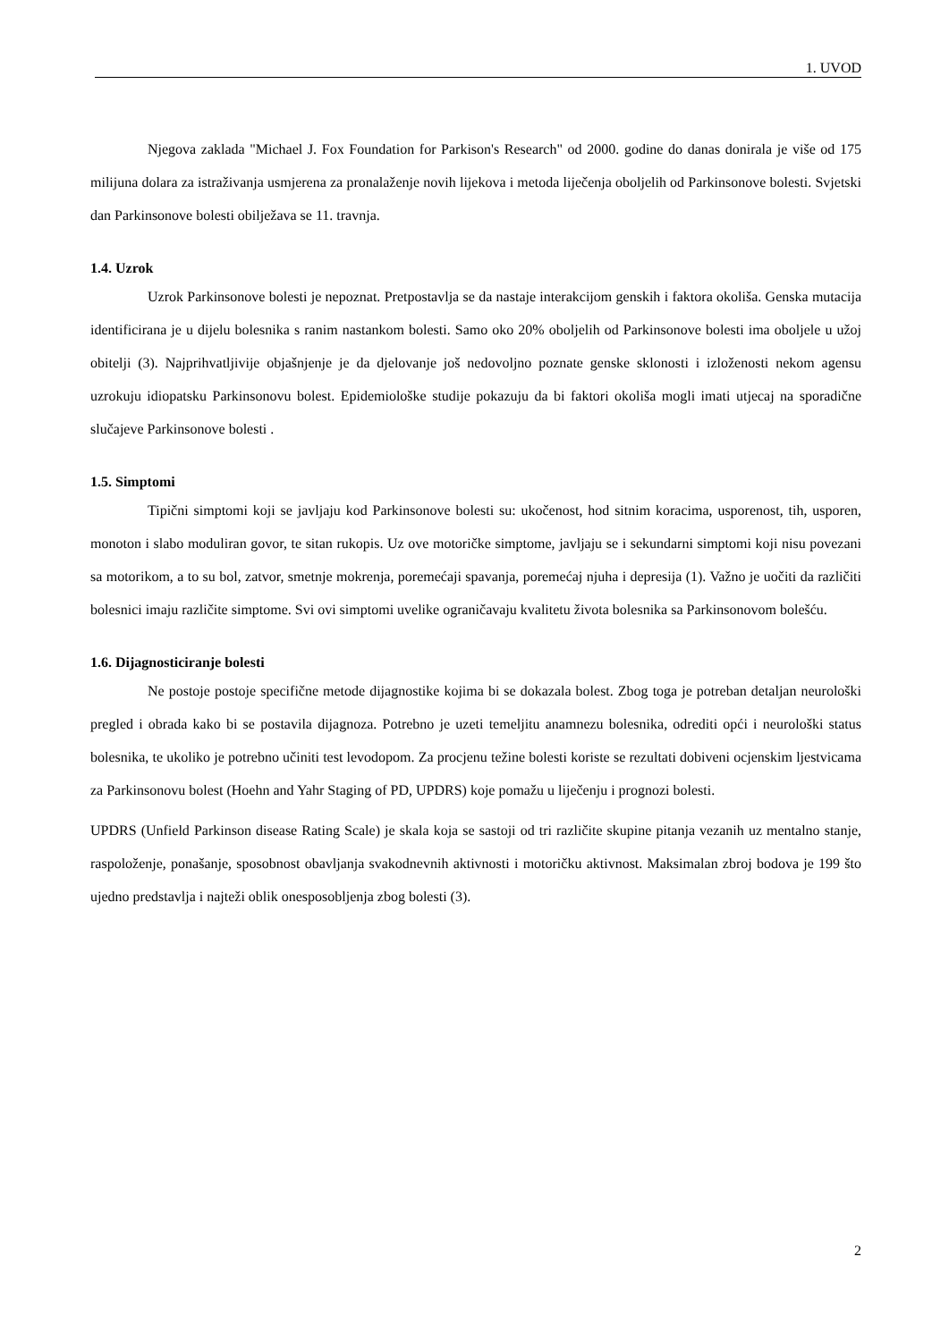1. UVOD
Njegova zaklada "Michael J. Fox Foundation for Parkison's Research" od 2000. godine do danas donirala je više od 175 milijuna dolara za istraživanja usmjerena za pronalaženje novih lijekova i metoda liječenja oboljelih od Parkinsonove bolesti. Svjetski dan Parkinsonove bolesti obilježava se 11. travnja.
1.4. Uzrok
Uzrok Parkinsonove bolesti je nepoznat. Pretpostavlja se da nastaje interakcijom genskih i faktora okoliša. Genska mutacija identificirana je u dijelu bolesnika s ranim nastankom bolesti. Samo oko 20% oboljelih od Parkinsonove bolesti ima oboljele u užoj obitelji (3). Najprihvatljivije objašnjenje je da djelovanje još nedovoljno poznate genske sklonosti i izloženosti nekom agensu uzrokuju idiopatsku Parkinsonovu bolest. Epidemiološke studije pokazuju da bi faktori okoliša mogli imati utjecaj na sporadične slučajeve Parkinsonove bolesti .
1.5. Simptomi
Tipični simptomi koji se javljaju kod Parkinsonove bolesti su: ukočenost, hod sitnim koracima, usporenost, tih, usporen, monoton i slabo moduliran govor, te sitan rukopis. Uz ove motoričke simptome, javljaju se i sekundarni simptomi koji nisu povezani sa motorikom, a to su bol, zatvor, smetnje mokrenja, poremećaji spavanja, poremećaj njuha i depresija (1). Važno je uočiti da različiti bolesnici imaju različite simptome. Svi ovi simptomi uvelike ograničavaju kvalitetu života bolesnika sa Parkinsonovom bolešću.
1.6. Dijagnosticiranje bolesti
Ne postoje postoje specifične metode dijagnostike kojima bi se dokazala bolest. Zbog toga je potreban detaljan neurološki pregled i obrada kako bi se postavila dijagnoza. Potrebno je uzeti temeljitu anamnezu bolesnika, odrediti opći i neurološki status bolesnika, te ukoliko je potrebno učiniti test levodopom. Za procjenu težine bolesti koriste se rezultati dobiveni ocjenskim ljestvicama za Parkinsonovu bolest (Hoehn and Yahr Staging of PD, UPDRS) koje pomažu u liječenju i prognozi bolesti.
UPDRS (Unfield Parkinson disease Rating Scale) je skala koja se sastoji od tri različite skupine pitanja vezanih uz mentalno stanje, raspoloženje, ponašanje, sposobnost obavljanja svakodnevnih aktivnosti i motoričku aktivnost. Maksimalan zbroj bodova je 199 što ujedno predstavlja i najteži oblik onesposobljenja zbog bolesti (3).
2